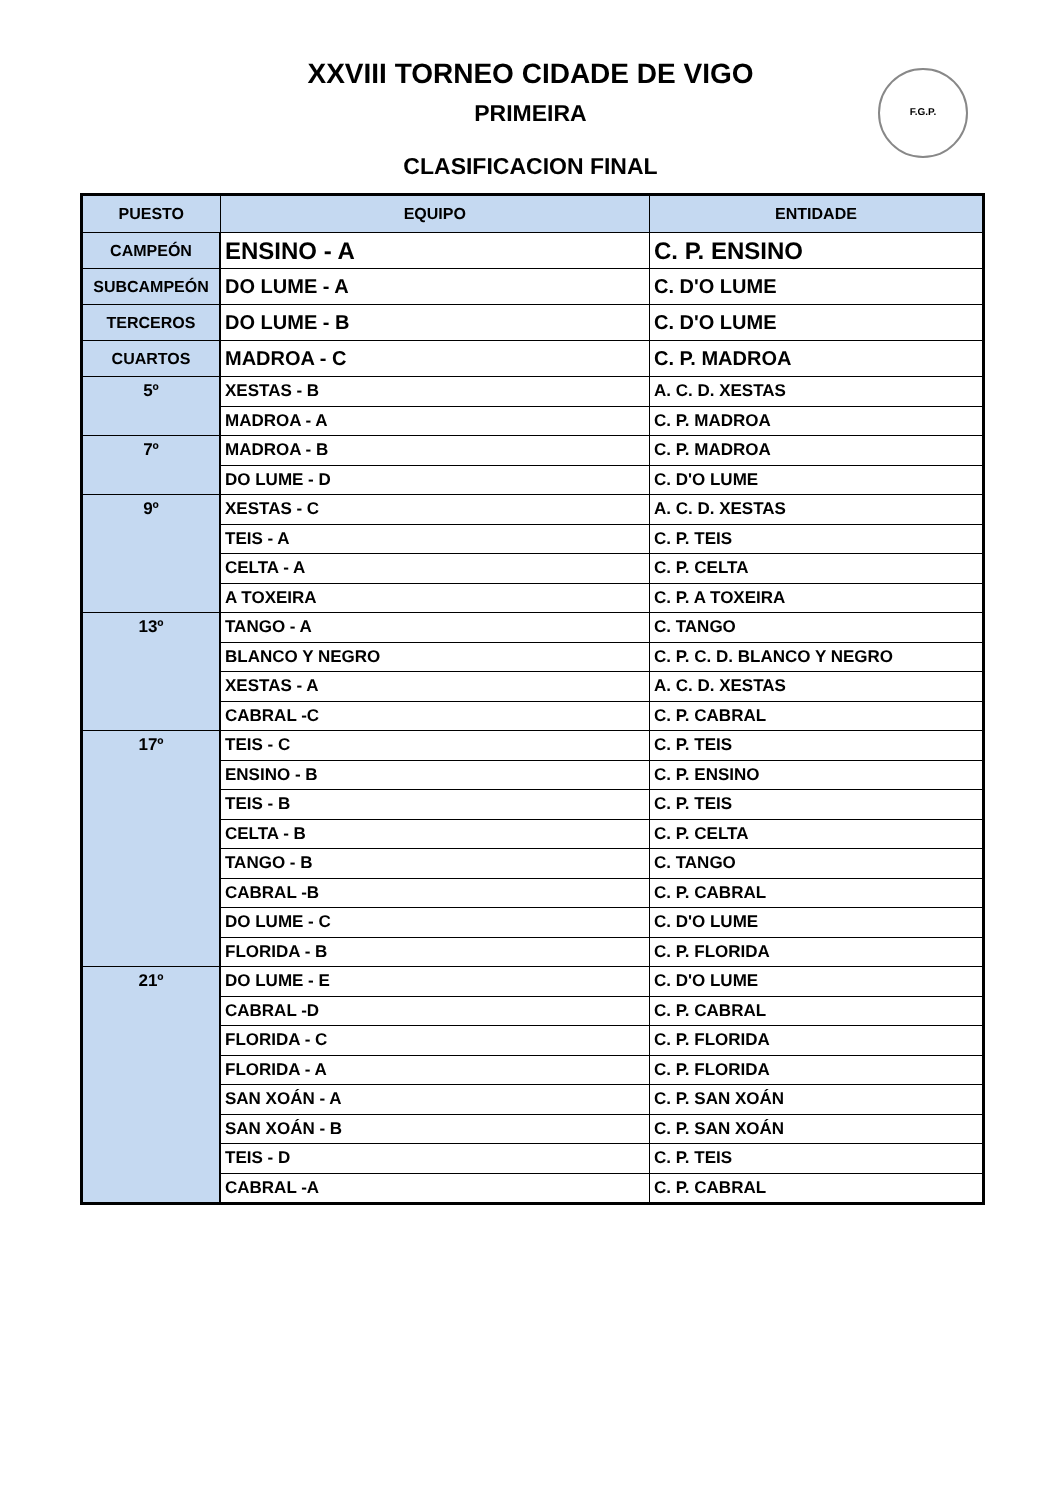XXVIII TORNEO CIDADE DE VIGO
PRIMEIRA
CLASIFICACION FINAL
F.G.P.
| PUESTO | EQUIPO | ENTIDADE |
| --- | --- | --- |
| CAMPEÓN | ENSINO - A | C. P. ENSINO |
| SUBCAMPEÓN | DO LUME - A | C. D'O LUME |
| TERCEROS | DO LUME - B | C. D'O LUME |
| CUARTOS | MADROA - C | C. P. MADROA |
| 5º | XESTAS - B | A. C. D. XESTAS |
| | MADROA - A | C. P. MADROA |
| 7º | MADROA - B | C. P. MADROA |
| | DO LUME - D | C. D'O LUME |
| 9º | XESTAS - C | A. C. D. XESTAS |
| | TEIS - A | C. P. TEIS |
| | CELTA - A | C. P. CELTA |
| | A TOXEIRA | C. P. A TOXEIRA |
| 13º | TANGO - A | C. TANGO |
| | BLANCO Y NEGRO | C. P. C. D. BLANCO Y NEGRO |
| | XESTAS - A | A. C. D. XESTAS |
| | CABRAL -C | C. P. CABRAL |
| 17º | TEIS - C | C. P. TEIS |
| | ENSINO - B | C. P. ENSINO |
| | TEIS - B | C. P. TEIS |
| | CELTA - B | C. P. CELTA |
| | TANGO - B | C. TANGO |
| | CABRAL -B | C. P. CABRAL |
| | DO LUME - C | C. D'O LUME |
| | FLORIDA - B | C. P. FLORIDA |
| 21º | DO LUME - E | C. D'O LUME |
| | CABRAL -D | C. P. CABRAL |
| | FLORIDA - C | C. P. FLORIDA |
| | FLORIDA - A | C. P. FLORIDA |
| | SAN XOÁN - A | C. P. SAN XOÁN |
| | SAN XOÁN - B | C. P. SAN XOÁN |
| | TEIS - D | C. P. TEIS |
| | CABRAL -A | C. P. CABRAL |